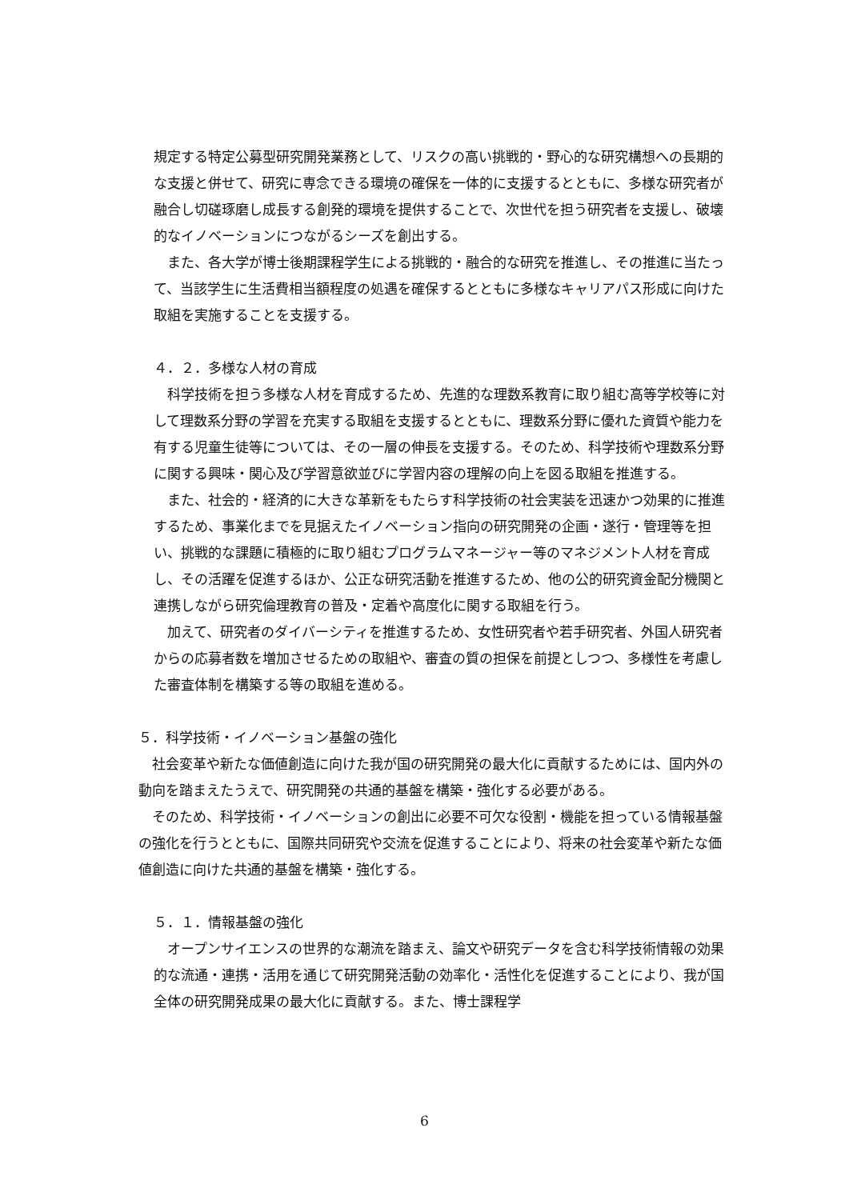規定する特定公募型研究開発業務として、リスクの高い挑戦的・野心的な研究構想への長期的な支援と併せて、研究に専念できる環境の確保を一体的に支援するとともに、多様な研究者が融合し切磋琢磨し成長する創発的環境を提供することで、次世代を担う研究者を支援し、破壊的なイノベーションにつながるシーズを創出する。
　また、各大学が博士後期課程学生による挑戦的・融合的な研究を推進し、その推進に当たって、当該学生に生活費相当額程度の処遇を確保するとともに多様なキャリアパス形成に向けた取組を実施することを支援する。
４．２．多様な人材の育成
　科学技術を担う多様な人材を育成するため、先進的な理数系教育に取り組む高等学校等に対して理数系分野の学習を充実する取組を支援するとともに、理数系分野に優れた資質や能力を有する児童生徒等については、その一層の伸長を支援する。そのため、科学技術や理数系分野に関する興味・関心及び学習意欲並びに学習内容の理解の向上を図る取組を推進する。
　また、社会的・経済的に大きな革新をもたらす科学技術の社会実装を迅速かつ効果的に推進するため、事業化までを見据えたイノベーション指向の研究開発の企画・遂行・管理等を担い、挑戦的な課題に積極的に取り組むプログラムマネージャー等のマネジメント人材を育成し、その活躍を促進するほか、公正な研究活動を推進するため、他の公的研究資金配分機関と連携しながら研究倫理教育の普及・定着や高度化に関する取組を行う。
　加えて、研究者のダイバーシティを推進するため、女性研究者や若手研究者、外国人研究者からの応募者数を増加させるための取組や、審査の質の担保を前提としつつ、多様性を考慮した審査体制を構築する等の取組を進める。
５．科学技術・イノベーション基盤の強化
　社会変革や新たな価値創造に向けた我が国の研究開発の最大化に貢献するためには、国内外の動向を踏まえたうえで、研究開発の共通的基盤を構築・強化する必要がある。
　そのため、科学技術・イノベーションの創出に必要不可欠な役割・機能を担っている情報基盤の強化を行うとともに、国際共同研究や交流を促進することにより、将来の社会変革や新たな価値創造に向けた共通的基盤を構築・強化する。
５．１．情報基盤の強化
　オープンサイエンスの世界的な潮流を踏まえ、論文や研究データを含む科学技術情報の効果的な流通・連携・活用を通じて研究開発活動の効率化・活性化を促進することにより、我が国全体の研究開発成果の最大化に貢献する。また、博士課程学
6